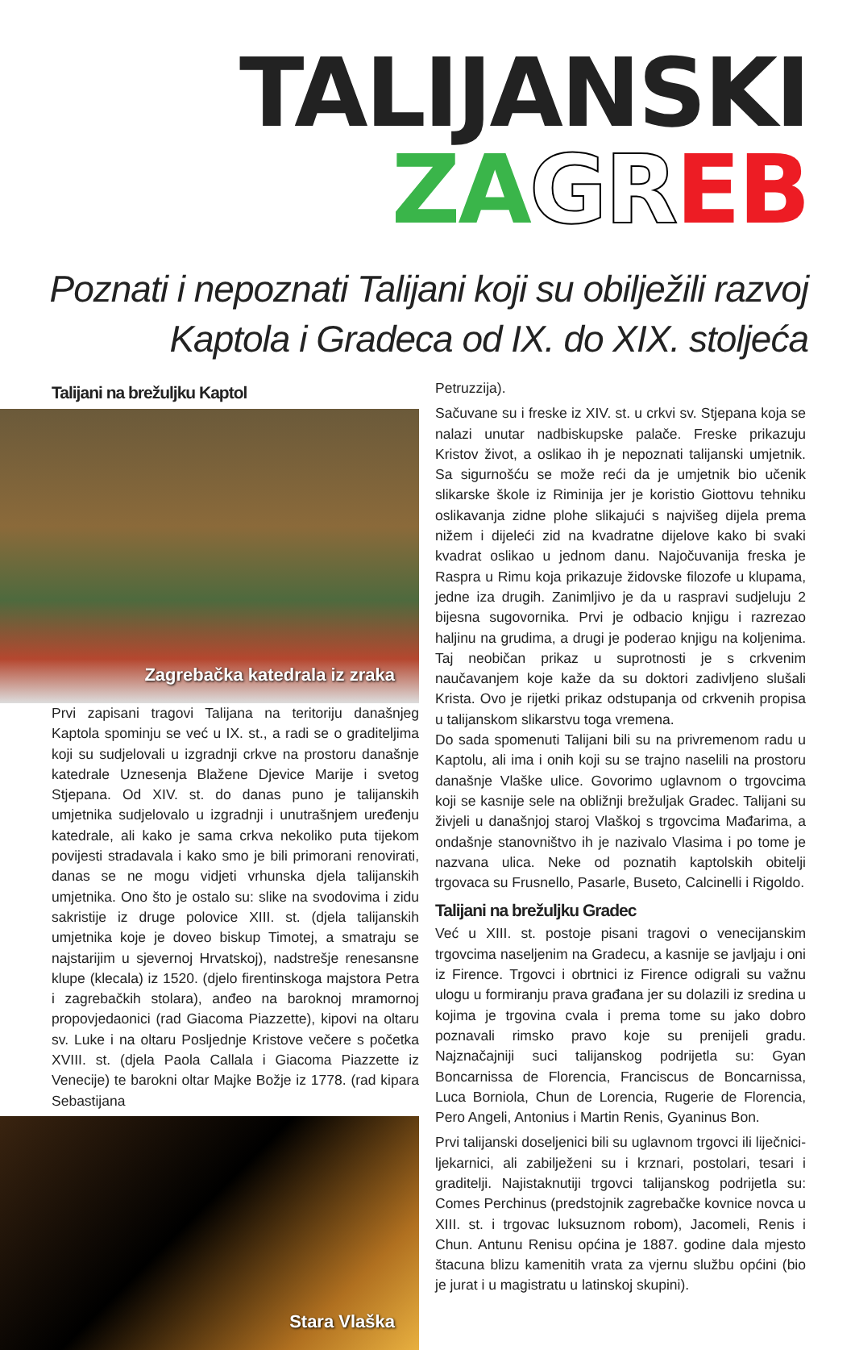TALIJANSKI ZA GR EB
Poznati i nepoznati Talijani koji su obilježili razvoj
Kaptola i Gradeca od IX. do XIX. stoljeća
Talijani na brežuljku Kaptol
Zagrebačka katedrala iz zraka
Prvi zapisani tragovi Talijana na teritoriju današnjeg Kaptola spominju se već u IX. st., a radi se o graditeljima koji su sudjelovali u izgradnji crkve na prostoru današnje katedrale Uznesenja Blažene Djevice Marije i svetog Stjepana. Od XIV. st. do danas puno je talijanskih umjetnika sudjelovalo u izgradnji i unutrašnjem uređenju katedrale, ali kako je sama crkva nekoliko puta tijekom povijesti stradavala i kako smo je bili primorani renovirati, danas se ne mogu vidjeti vrhunska djela talijanskih umjetnika. Ono što je ostalo su: slike na svodovima i zidu sakristije iz druge polovice XIII. st. (djela talijanskih umjetnika koje je doveo biskup Timotej, a smatraju se najstarijim u sjevernoj Hrvatskoj), nadstrešje renesansne klupe (klecala) iz 1520. (djelo firentinskoga majstora Petra i zagrebačkih stolara), anđeo na baroknoj mramornoj propovjedaonici (rad Giacoma Piazzette), kipovi na oltaru sv. Luke i na oltaru Posljednje Kristove večere s početka XVIII. st. (djela Paola Callala i Giacoma Piazzette iz Venecije) te barokni oltar Majke Božje iz 1778. (rad kipara Sebastijana
Stara Vlaška
Petruzzija).
Sačuvane su i freske iz XIV. st. u crkvi sv. Stjepana koja se nalazi unutar nadbiskupske palače. Freske prikazuju Kristov život, a oslikao ih je nepoznati talijanski umjetnik. Sa sigurnošću se može reći da je umjetnik bio učenik slikarske škole iz Riminija jer je koristio Giottovu tehniku oslikavanja zidne plohe slikajući s najvišeg dijela prema nižem i dijeleći zid na kvadratne dijelove kako bi svaki kvadrat oslikao u jednom danu. Najočuvanija freska je Raspra u Rimu koja prikazuje židovske filozofe u klupama, jedne iza drugih. Zanimljivo je da u raspravi sudjeluju 2 bijesna sugovornika. Prvi je odbacio knjigu i razrezao haljinu na grudima, a drugi je poderao knjigu na koljenima. Taj neobičan prikaz u suprotnosti je s crkvenim naučavanjem koje kaže da su doktori zadivljeno slušali Krista. Ovo je rijetki prikaz odstupanja od crkvenih propisa u talijanskom slikarstvu toga vremena.
Do sada spomenuti Talijani bili su na privremenom radu u Kaptolu, ali ima i onih koji su se trajno naselili na prostoru današnje Vlaške ulice. Govorimo uglavnom o trgovcima koji se kasnije sele na obližnji brežuljak Gradec. Talijani su živjeli u današnjoj staroj Vlaškoj s trgovcima Mađarima, a ondašnje stanovništvo ih je nazivalo Vlasima i po tome je nazvana ulica. Neke od poznatih kaptolskih obitelji trgovaca su Frusnello, Pasarle, Buseto, Calcinelli i Rigoldo.
Talijani na brežuljku Gradec
Već u XIII. st. postoje pisani tragovi o venecijanskim trgovcima naseljenim na Gradecu, a kasnije se javljaju i oni iz Firence. Trgovci i obrtnici iz Firence odigrali su važnu ulogu u formiranju prava građana jer su dolazili iz sredina u kojima je trgovina cvala i prema tome su jako dobro poznavali rimsko pravo koje su prenijeli gradu. Najznačajniji suci talijanskog podrijetla su: Gyan Boncarnissa de Florencia, Franciscus de Boncarnissa, Luca Borniola, Chun de Lorencia, Rugerie de Florencia, Pero Angeli, Antonius i Martin Renis, Gyaninus Bon.
Prvi talijanski doseljenici bili su uglavnom trgovci ili liječnici-ljekarnici, ali zabilježeni su i krznari, postolari, tesari i graditelji. Najistaknutiji trgovci talijanskog podrijetla su: Comes Perchinus (predstojnik zagrebačke kovnice novca u XIII. st. i trgovac luksuznom robom), Jacomeli, Renis i Chun. Antunu Renisu općina je 1887. godine dala mjesto štacuna blizu kamenitih vrata za vjernu službu općini (bio je jurat i u magistratu u latinskoj skupini).